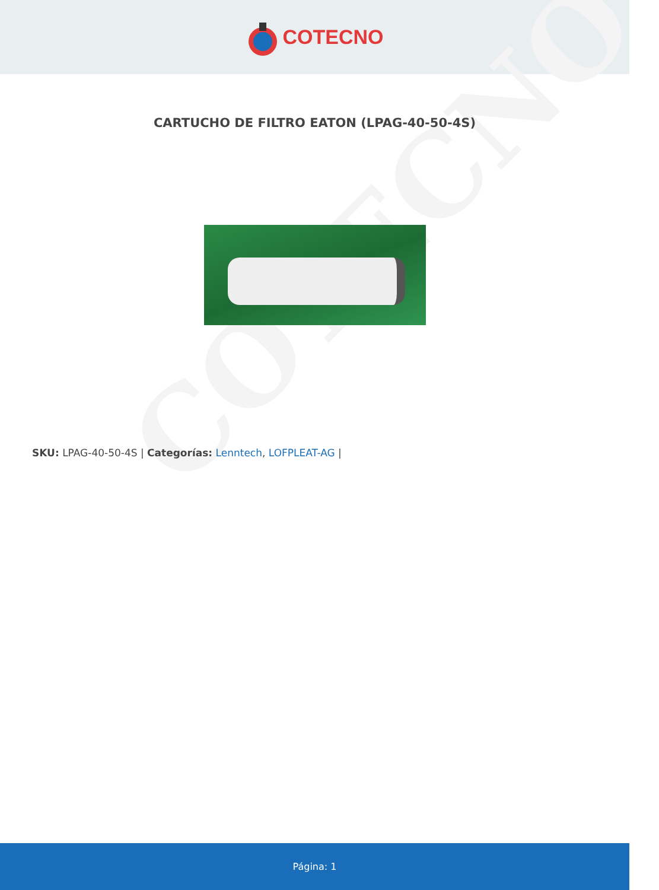COTECNO
COTECNO
CARTUCHO DE FILTRO EATON (LPAG-40-50-4S)
SKU: LPAG-40-50-4S | Categorías: Lenntech, LOFPLEAT-AG |
Página: 1